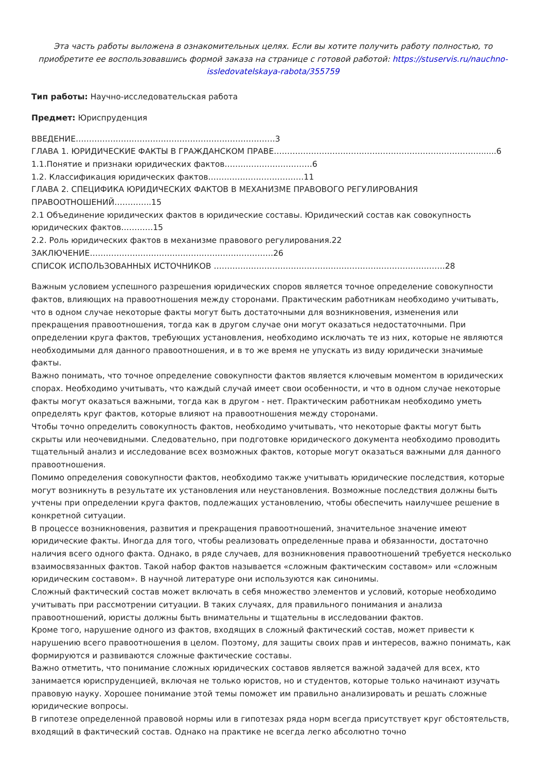Эта часть работы выложена в ознакомительных целях. Если вы хотите получить работу полностью, то приобретите ее воспользовавшись формой заказа на странице с готовой работой: https://stuservis.ru/nauchno-issledovatelskaya-rabota/355759
Тип работы: Научно-исследовательская работа
Предмет: Юриспруденция
ВВЕДЕНИЕ…………………………………………………………………3
ГЛАВА 1. ЮРИДИЧЕСКИЕ ФАКТЫ В ГРАЖДАНСКОМ ПРАВЕ……………………………………………………………………......6
1.1.Понятие и признаки юридических фактов……………………………6
1.2. Классификация юридических фактов………………………………11
ГЛАВА 2. СПЕЦИФИКА ЮРИДИЧЕСКИХ ФАКТОВ В МЕХАНИЗМЕ ПРАВОВОГО РЕГУЛИРОВАНИЯ ПРАВООТНОШЕНИЙ…………..15
2.1 Объединение юридических фактов в юридические составы. Юридический состав как совокупность юридических фактов…………15
2.2. Роль юридических фактов в механизме правового регулирования.22
ЗАКЛЮЧЕНИЕ……………………………………………………………26
СПИСОК ИСПОЛЬЗОВАННЫХ ИСТОЧНИКОВ ……………………………………………………………………………28
Важным условием успешного разрешения юридических споров является точное определение совокупности фактов, влияющих на правоотношения между сторонами. Практическим работникам необходимо учитывать, что в одном случае некоторые факты могут быть достаточными для возникновения, изменения или прекращения правоотношения, тогда как в другом случае они могут оказаться недостаточными. При определении круга фактов, требующих установления, необходимо исключать те из них, которые не являются необходимыми для данного правоотношения, и в то же время не упускать из виду юридически значимые факты.
Важно понимать, что точное определение совокупности фактов является ключевым моментом в юридических спорах. Необходимо учитывать, что каждый случай имеет свои особенности, и что в одном случае некоторые факты могут оказаться важными, тогда как в другом - нет. Практическим работникам необходимо уметь определять круг фактов, которые влияют на правоотношения между сторонами.
Чтобы точно определить совокупность фактов, необходимо учитывать, что некоторые факты могут быть скрыты или неочевидными. Следовательно, при подготовке юридического документа необходимо проводить тщательный анализ и исследование всех возможных фактов, которые могут оказаться важными для данного правоотношения.
Помимо определения совокупности фактов, необходимо также учитывать юридические последствия, которые могут возникнуть в результате их установления или неустановления. Возможные последствия должны быть учтены при определении круга фактов, подлежащих установлению, чтобы обеспечить наилучшее решение в конкретной ситуации.
В процессе возникновения, развития и прекращения правоотношений, значительное значение имеют юридические факты. Иногда для того, чтобы реализовать определенные права и обязанности, достаточно наличия всего одного факта. Однако, в ряде случаев, для возникновения правоотношений требуется несколько взаимосвязанных фактов. Такой набор фактов называется «сложным фактическим составом» или «сложным юридическим составом». В научной литературе они используются как синонимы.
Сложный фактический состав может включать в себя множество элементов и условий, которые необходимо учитывать при рассмотрении ситуации. В таких случаях, для правильного понимания и анализа правоотношений, юристы должны быть внимательны и тщательны в исследовании фактов.
Кроме того, нарушение одного из фактов, входящих в сложный фактический состав, может привести к нарушению всего правоотношения в целом. Поэтому, для защиты своих прав и интересов, важно понимать, как формируются и развиваются сложные фактические составы.
Важно отметить, что понимание сложных юридических составов является важной задачей для всех, кто занимается юриспруденцией, включая не только юристов, но и студентов, которые только начинают изучать правовую науку. Хорошее понимание этой темы поможет им правильно анализировать и решать сложные юридические вопросы.
В гипотезе определенной правовой нормы или в гипотезах ряда норм всегда присутствует круг обстоятельств, входящий в фактический состав. Однако на практике не всегда легко абсолютно точно